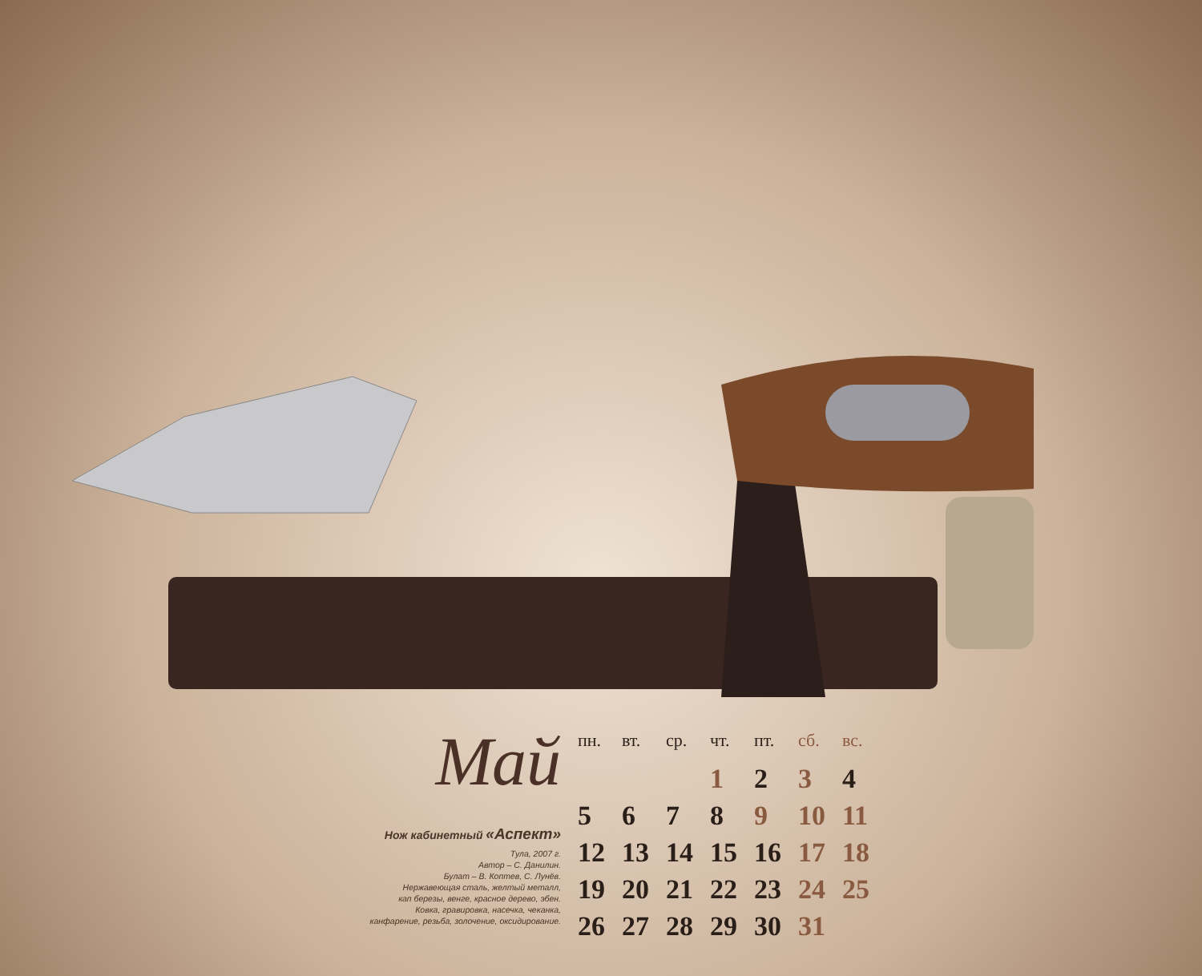Май
Нож кабинетный «Аспект»
Тула, 2007 г.
Автор – С. Данилин.
Булат – В. Коптев, С. Лунёв.
Нержавеющая сталь, желтый металл,
кап березы, венге, красное дерево, эбен.
Ковка, гравировка, насечка, чеканка,
канфарение, резьба, золочение, оксидирование.
| пн. | вт. | ср. | чт. | пт. | сб. | вс. |
| --- | --- | --- | --- | --- | --- | --- |
| | | | 1 | 2 | 3 | 4 |
| 5 | 6 | 7 | 8 | 9 | 10 | 11 |
| 12 | 13 | 14 | 15 | 16 | 17 | 18 |
| 19 | 20 | 21 | 22 | 23 | 24 | 25 |
| 26 | 27 | 28 | 29 | 30 | 31 | |